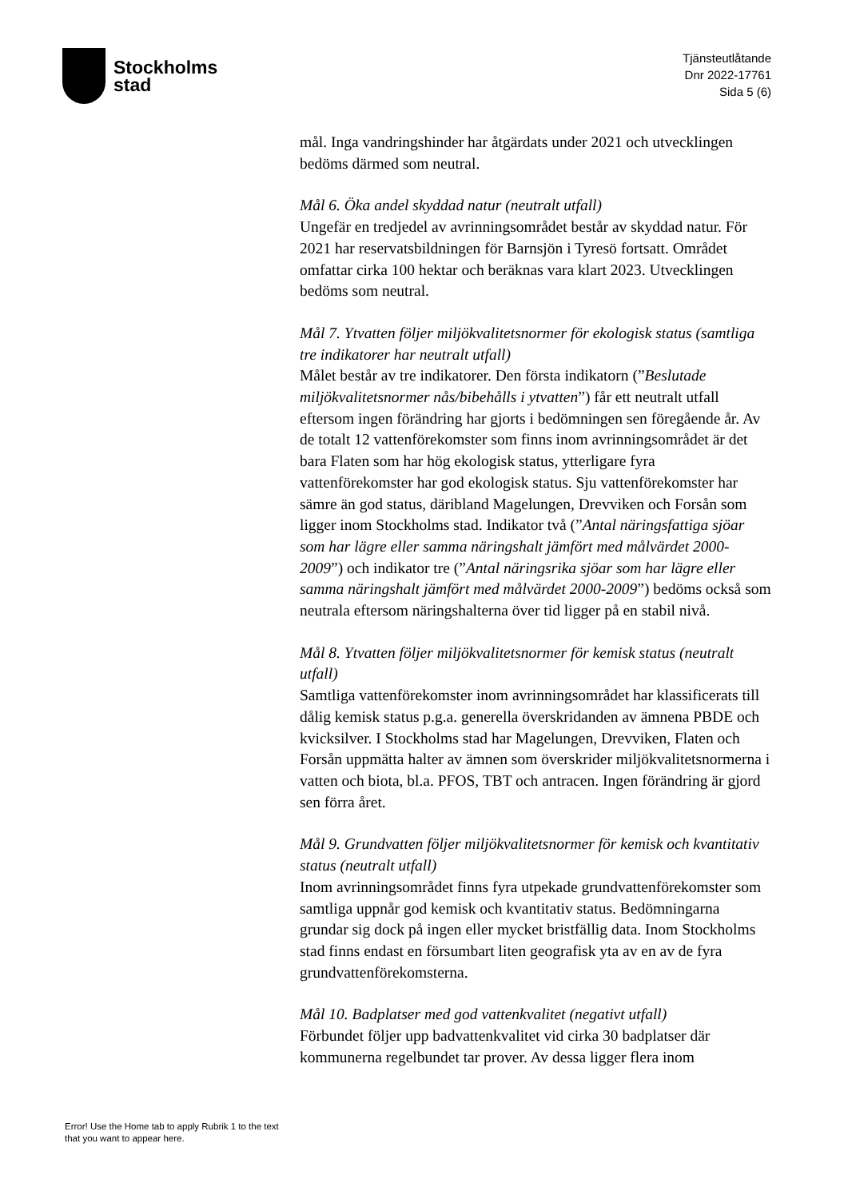Stockholms
stad
Tjänsteutlåtande
Dnr 2022-17761
Sida 5 (6)
mål. Inga vandringshinder har åtgärdats under 2021 och utvecklingen bedöms därmed som neutral.
Mål 6. Öka andel skyddad natur (neutralt utfall)
Ungefär en tredjedel av avrinningsområdet består av skyddad natur. För 2021 har reservatsbildningen för Barnsjön i Tyresö fortsatt. Området omfattar cirka 100 hektar och beräknas vara klart 2023. Utvecklingen bedöms som neutral.
Mål 7. Ytvatten följer miljökvalitetsnormer för ekologisk status (samtliga tre indikatorer har neutralt utfall)
Målet består av tre indikatorer. Den första indikatorn (”Beslutade miljökvalitetsnormer nås/bibehålls i ytvatten”) får ett neutralt utfall eftersom ingen förändring har gjorts i bedömningen sen föregående år. Av de totalt 12 vattenförekomster som finns inom avrinningsområdet är det bara Flaten som har hög ekologisk status, ytterligare fyra vattenförekomster har god ekologisk status. Sju vattenförekomster har sämre än god status, däribland Magelungen, Drevviken och Forsån som ligger inom Stockholms stad. Indikator två (”Antal näringsfattiga sjöar som har lägre eller samma näringshalt jämfört med målvärdet 2000-2009”) och indikator tre (”Antal näringsrika sjöar som har lägre eller samma näringshalt jämfört med målvärdet 2000-2009”) bedöms också som neutrala eftersom näringshalterna över tid ligger på en stabil nivå.
Mål 8. Ytvatten följer miljökvalitetsnormer för kemisk status (neutralt utfall)
Samtliga vattenförekomster inom avrinningsområdet har klassificerats till dålig kemisk status p.g.a. generella överskridanden av ämnena PBDE och kvicksilver. I Stockholms stad har Magelungen, Drevviken, Flaten och Forsån uppmätta halter av ämnen som överskrider miljökvalitetsnormerna i vatten och biota, bl.a. PFOS, TBT och antracen. Ingen förändring är gjord sen förra året.
Mål 9. Grundvatten följer miljökvalitetsnormer för kemisk och kvantitativ status (neutralt utfall)
Inom avrinningsområdet finns fyra utpekade grundvattenförekomster som samtliga uppnår god kemisk och kvantitativ status. Bedömningarna grundar sig dock på ingen eller mycket bristfällig data. Inom Stockholms stad finns endast en försumbart liten geografisk yta av en av de fyra grundvattenförekomsterna.
Mål 10. Badplatser med god vattenkvalitet (negativt utfall)
Förbundet följer upp badvattenkvalitet vid cirka 30 badplatser där kommunerna regelbundet tar prover. Av dessa ligger flera inom
Error! Use the Home tab to apply Rubrik 1 to the text that you want to appear here.